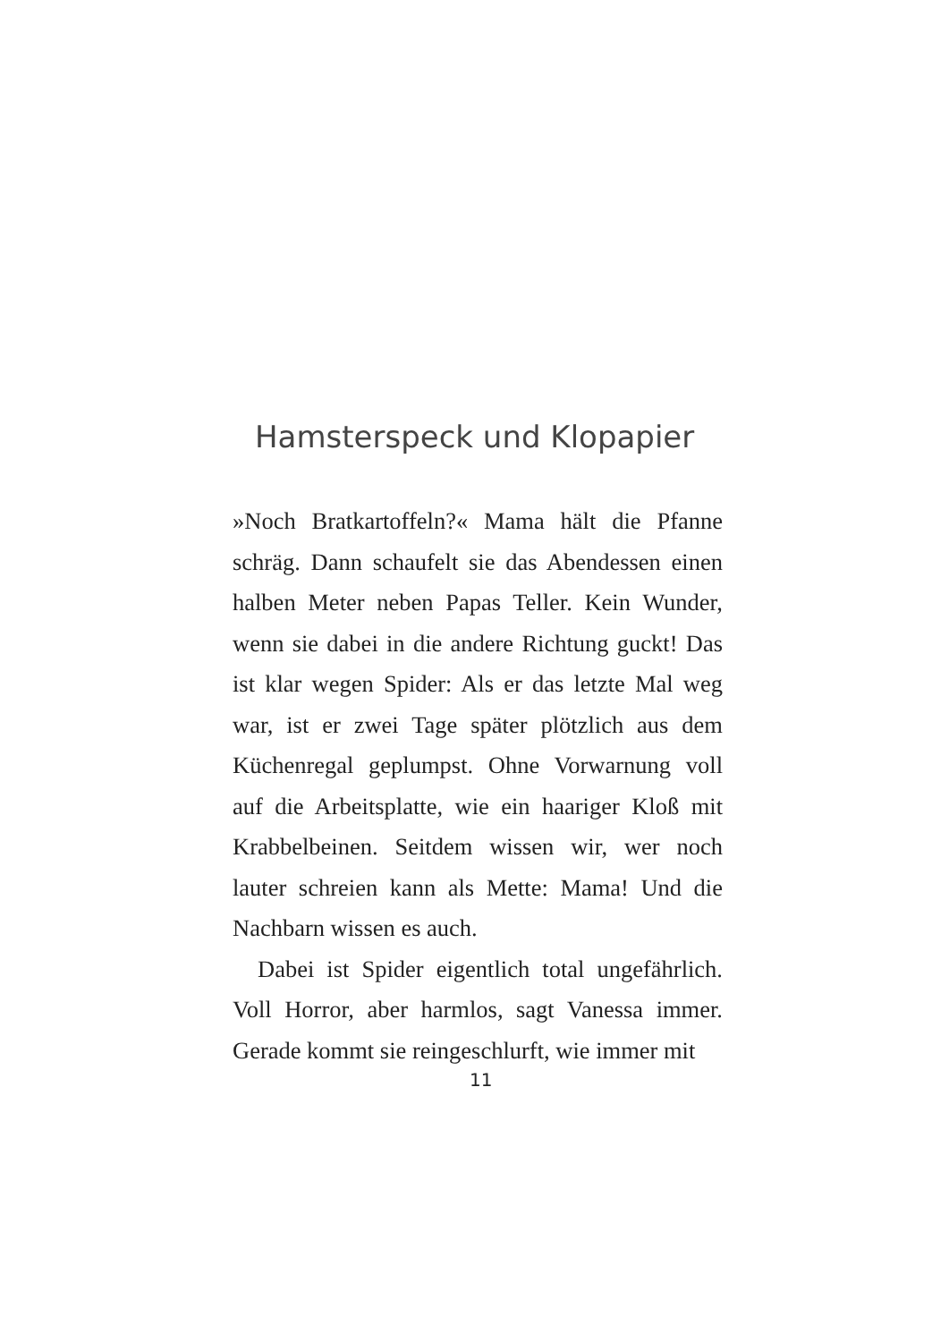Hamsterspeck und Klopapier
»Noch Bratkartoffeln?« Mama hält die Pfanne schräg. Dann schaufelt sie das Abendessen einen halben Meter neben Papas Teller. Kein Wunder, wenn sie dabei in die andere Richtung guckt! Das ist klar wegen Spider: Als er das letzte Mal weg war, ist er zwei Tage später plötzlich aus dem Küchenre­gal geplumpst. Ohne Vorwarnung voll auf die Ar­beitsplatte, wie ein haariger Kloß mit Krabbelbei­nen. Seitdem wissen wir, wer noch lauter schreien kann als Mette: Mama! Und die Nachbarn wissen es auch.
Dabei ist Spider eigentlich total ungefährlich. Voll Horror, aber harmlos, sagt Vanessa immer. Gerade kommt sie reingeschlurft, wie immer mit
11